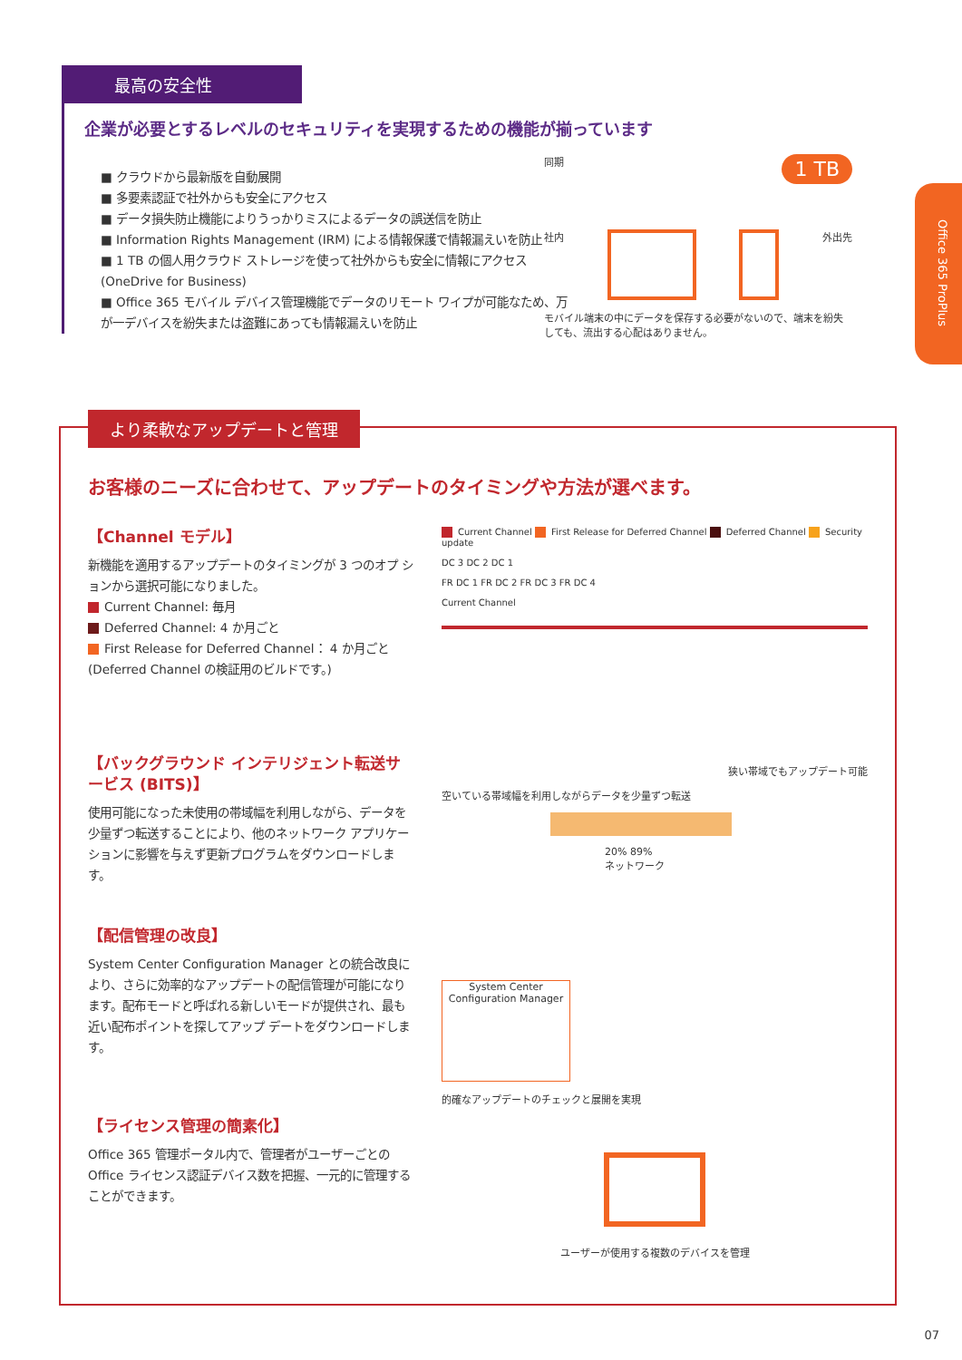最高の安全性
企業が必要とするレベルのセキュリティを実現するための機能が揃っています
■ クラウドから最新版を自動展開
■ 多要素認証で社外からも安全にアクセス
■ データ損失防止機能によりうっかりミスによるデータの誤送信を防止
■ Information Rights Management (IRM) による情報保護で情報漏えいを防止
■ 1 TB の個人用クラウド ストレージを使って社外からも安全に情報にアクセス (OneDrive for Business)
■ Office 365 モバイル デバイス管理機能でデータのリモート ワイプが可能なため、万が一デバイスを紛失または盗難にあっても情報漏えいを防止
同期 1 TB
社内 外出先
モバイル端末の中にデータを保存する必要がないので、端末を紛失しても、流出する心配はありません。
Office 365 ProPlus
より柔軟なアップデートと管理
お客様のニーズに合わせて、アップデートのタイミングや方法が選べます。
【Channel モデル】
新機能を適用するアップデートのタイミングが 3 つのオプ ションから選択可能になりました。
Current Channel: 毎月
Deferred Channel: 4 か月ごと
First Release for Deferred Channel： 4 か月ごと (Deferred Channel の検証用のビルドです。)
Current Channel First Release for Deferred Channel Deferred Channel Security update
DC 3 DC 2 DC 1
FR DC 1 FR DC 2 FR DC 3 FR DC 4
Current Channel
【バックグラウンド インテリジェント転送サービス (BITS)】
使用可能になった未使用の帯域幅を利用しながら、データを少量ずつ転送することにより、他のネットワーク アプリケーションに影響を与えず更新プログラムをダウンロードします。
狭い帯域でもアップデート可能
空いている帯域幅を利用しながらデータを少量ずつ転送
20% 89%
ネットワーク
【配信管理の改良】
System Center Configuration Manager との統合改良により、さらに効率的なアップデートの配信管理が可能になります。配布モードと呼ばれる新しいモードが提供され、最も近い配布ポイントを探してアップ デートをダウンロードします。
System Center Configuration Manager
的確なアップデートのチェックと展開を実現
【ライセンス管理の簡素化】
Office 365 管理ポータル内で、管理者がユーザーごとの Office ライセンス認証デバイス数を把握、一元的に管理することができます。
ユーザーが使用する複数のデバイスを管理
07